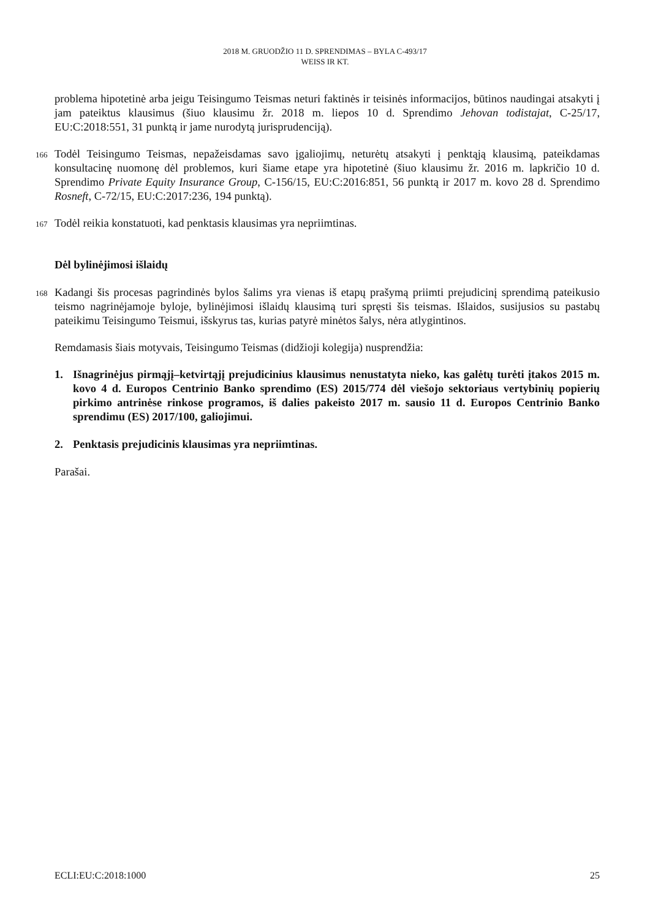2018 M. GRUODŽIO 11 D. SPRENDIMAS – BYLA C-493/17
WEISS IR KT.
problema hipotetinė arba jeigu Teisingumo Teismas neturi faktinės ir teisinės informacijos, būtinos naudingai atsakyti į jam pateiktus klausimus (šiuo klausimu žr. 2018 m. liepos 10 d. Sprendimo Jehovan todistajat, C-25/17, EU:C:2018:551, 31 punktą ir jame nurodytą jurisprudenciją).
166
Todėl Teisingumo Teismas, nepažeisdamas savo įgaliojimų, neturėtų atsakyti į penktąją klausimą, pateikdamas konsultacinę nuomonę dėl problemos, kuri šiame etape yra hipotetinė (šiuo klausimu žr. 2016 m. lapkričio 10 d. Sprendimo Private Equity Insurance Group, C-156/15, EU:C:2016:851, 56 punktą ir 2017 m. kovo 28 d. Sprendimo Rosneft, C-72/15, EU:C:2017:236, 194 punktą).
167
Todėl reikia konstatuoti, kad penktasis klausimas yra nepriimtinas.
Dėl bylinėjimosi išlaidų
168
Kadangi šis procesas pagrindinės bylos šalims yra vienas iš etapų prašymą priimti prejudicinį sprendimą pateikusio teismo nagrinėjamoje byloje, bylinėjimosi išlaidų klausimą turi spręsti šis teismas. Išlaidos, susijusios su pastabų pateikimu Teisingumo Teismui, išskyrus tas, kurias patyrė minėtos šalys, nėra atlygintinos.
Remdamasis šiais motyvais, Teisingumo Teismas (didžioji kolegija) nusprendžia:
1. Išnagrinėjus pirmąjį–ketvirtąjį prejudicinius klausimus nenustatyta nieko, kas galėtų turėti įtakos 2015 m. kovo 4 d. Europos Centrinio Banko sprendimo (ES) 2015/774 dėl viešojo sektoriaus vertybinių popierių pirkimo antrinėse rinkose programos, iš dalies pakeisto 2017 m. sausio 11 d. Europos Centrinio Banko sprendimu (ES) 2017/100, galiojimui.
2. Penktasis prejudicinis klausimas yra nepriimtinas.
Parašai.
ECLI:EU:C:2018:1000 25